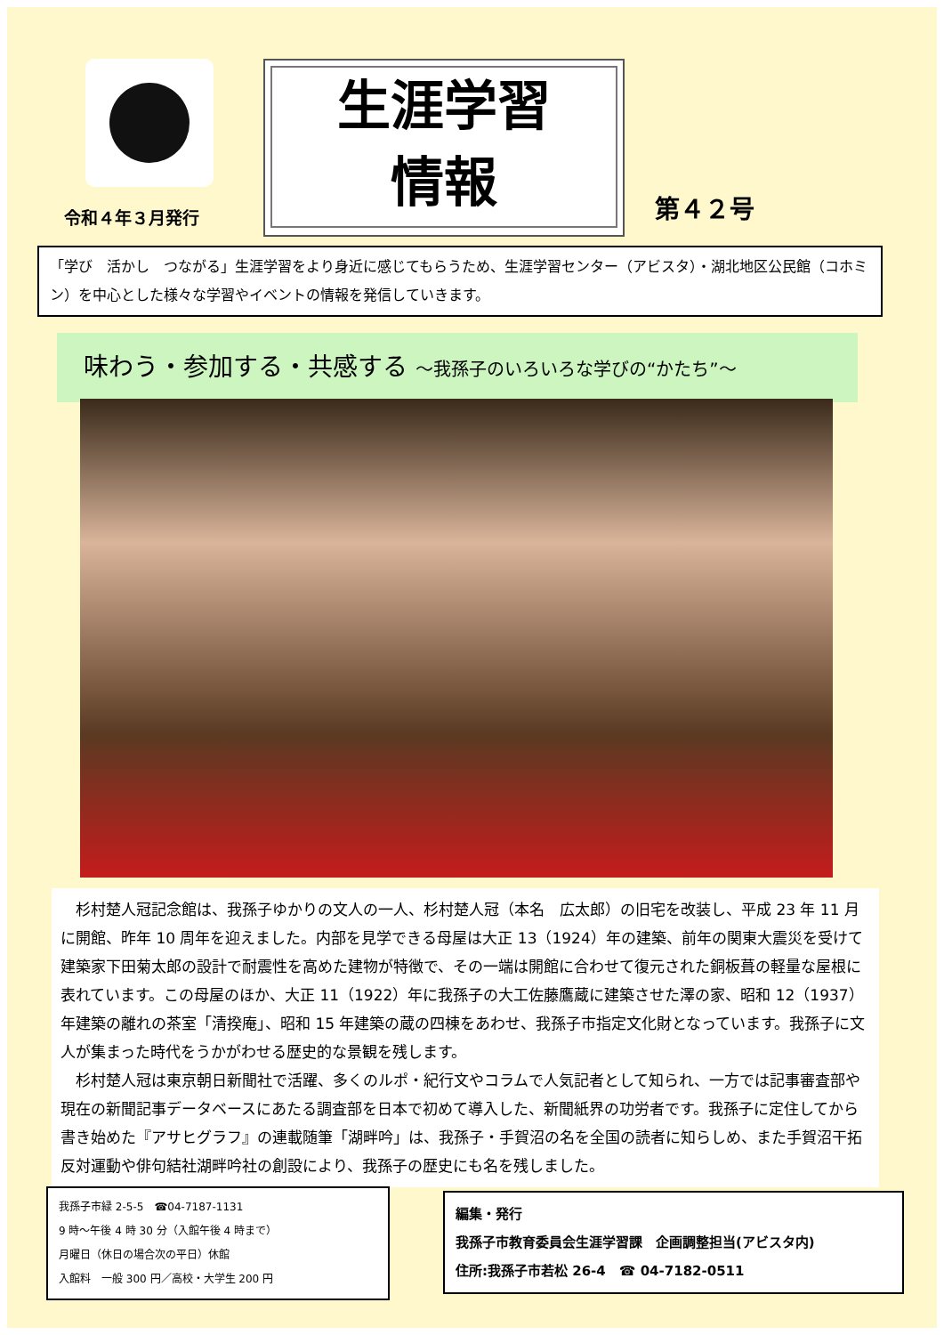令和４年３月発行
生涯学習
情報
第４２号
「学び　活かし　つながる」生涯学習をより身近に感じてもらうため、生涯学習センター（アビスタ）・湖北地区公民館（コホミン）を中心とした様々な学習やイベントの情報を発信していきます。
味わう・参加する・共感する ～我孫子のいろいろな学びの“かたち”～
杉村楚人冠記念館は、我孫子ゆかりの文人の一人、杉村楚人冠（本名　広太郎）の旧宅を改装し、平成 23 年 11 月に開館、昨年 10 周年を迎えました。内部を見学できる母屋は大正 13（1924）年の建築、前年の関東大震災を受けて建築家下田菊太郎の設計で耐震性を高めた建物が特徴で、その一端は開館に合わせて復元された銅板葺の軽量な屋根に表れています。この母屋のほか、大正 11（1922）年に我孫子の大工佐藤鷹蔵に建築させた澤の家、昭和 12（1937）年建築の離れの茶室「清揆庵」、昭和 15 年建築の蔵の四棟をあわせ、我孫子市指定文化財となっています。我孫子に文人が集まった時代をうかがわせる歴史的な景観を残します。
杉村楚人冠は東京朝日新聞社で活躍、多くのルポ・紀行文やコラムで人気記者として知られ、一方では記事審査部や現在の新聞記事データベースにあたる調査部を日本で初めて導入した、新聞紙界の功労者です。我孫子に定住してから書き始めた『アサヒグラフ』の連載随筆「湖畔吟」は、我孫子・手賀沼の名を全国の読者に知らしめ、また手賀沼干拓反対運動や俳句結社湖畔吟社の創設により、我孫子の歴史にも名を残しました。
我孫子市緑 2-5-5　☎04-7187-1131
9 時～午後 4 時 30 分（入館午後 4 時まで）
月曜日（休日の場合次の平日）休館
入館料　一般 300 円／高校・大学生 200 円
編集・発行
我孫子市教育委員会生涯学習課　企画調整担当(アビスタ内)
住所:我孫子市若松 26-4　☎ 04-7182-0511